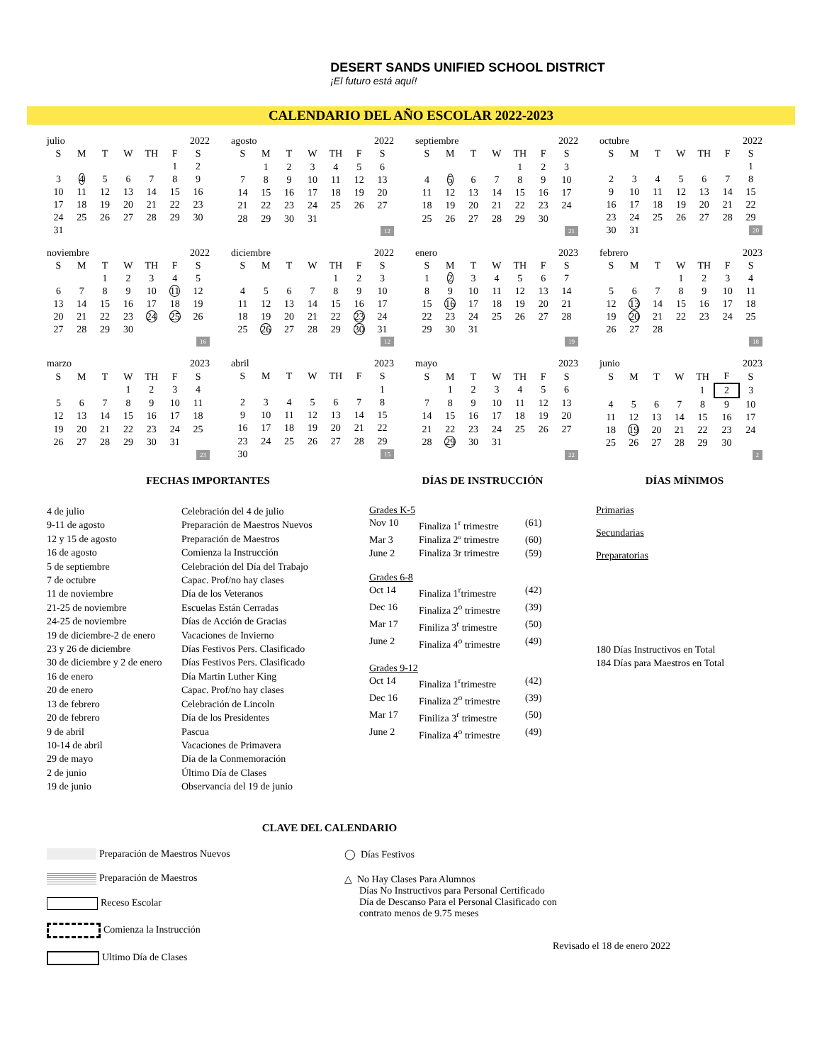DESERT SANDS UNIFIED SCHOOL DISTRICT ¡El futuro está aquí!
CALENDARIO DEL AÑO ESCOLAR 2022-2023
| julio | | | | 2022 | | |
| --- | --- | --- | --- | --- | --- | --- |
| S | M | T | W | TH | F | S |
| | | | | | 1 | 2 |
| 3 | 4 | 5 | 6 | 7 | 8 | 9 |
| 10 | 11 | 12 | 13 | 14 | 15 | 16 |
| 17 | 18 | 19 | 20 | 21 | 22 | 23 |
| 24 | 25 | 26 | 27 | 28 | 29 | 30 |
| 31 | | | | | | |
| agosto | | | | 2022 | | |
| --- | --- | --- | --- | --- | --- | --- |
| S | M | T | W | TH | F | S |
| | 1 | 2 | 3 | 4 | 5 | 6 |
| 7 | 8 | 9 | 10 | 11 | 12 | 13 |
| 14 | 15 | 16 | 17 | 18 | 19 | 20 |
| 21 | 22 | 23 | 24 | 25 | 26 | 27 |
| 28 | 29 | 30 | 31 | | | |
| 12 | | | | | | |
| septiembre | | | | 2022 | | |
| --- | --- | --- | --- | --- | --- | --- |
| S | M | T | W | TH | F | S |
| | | | | 1 | 2 | 3 |
| 4 | 5 | 6 | 7 | 8 | 9 | 10 |
| 11 | 12 | 13 | 14 | 15 | 16 | 17 |
| 18 | 19 | 20 | 21 | 22 | 23 | 24 |
| 25 | 26 | 27 | 28 | 29 | 30 | |
| 21 | | | | | | |
| octubre | | | | 2022 | | |
| --- | --- | --- | --- | --- | --- | --- |
| S | M | T | W | TH | F | S |
| | | | | | | 1 |
| 2 | 3 | 4 | 5 | 6 | 7 | 8 |
| 9 | 10 | 11 | 12 | 13 | 14 | 15 |
| 16 | 17 | 18 | 19 | 20 | 21 | 22 |
| 23 | 24 | 25 | 26 | 27 | 28 | 29 |
| 30 | 31 | 20 | | | | |
| noviembre | | | | 2022 | | |
| --- | --- | --- | --- | --- | --- | --- |
| S | M | T | W | TH | F | S |
| | | 1 | 2 | 3 | 4 | 5 |
| 6 | 7 | 8 | 9 | 10 | 11 | 12 |
| 13 | 14 | 15 | 16 | 17 | 18 | 19 |
| 20 | 21 | 22 | 23 | 24 | 25 | 26 |
| 27 | 28 | 29 | 30 | | | |
| 16 | | | | | | |
| diciembre | | | | 2022 | | |
| --- | --- | --- | --- | --- | --- | --- |
| S | M | T | W | TH | F | S |
| | | | | 1 | 2 | 3 |
| 4 | 5 | 6 | 7 | 8 | 9 | 10 |
| 11 | 12 | 13 | 14 | 15 | 16 | 17 |
| 18 | 19 | 20 | 21 | 22 | 23 | 24 |
| 25 | 26 | 27 | 28 | 29 | 30 | 31 |
| 12 | | | | | | |
| enero | | | | 2023 | | |
| --- | --- | --- | --- | --- | --- | --- |
| S | M | T | W | TH | F | S |
| 1 | 2 | 3 | 4 | 5 | 6 | 7 |
| 8 | 9 | 10 | 11 | 12 | 13 | 14 |
| 15 | 16 | 17 | 18 | 19 | 20 | 21 |
| 22 | 23 | 24 | 25 | 26 | 27 | 28 |
| 29 | 30 | 31 | | | | |
| 19 | | | | | | |
| febrero | | | | 2023 | | |
| --- | --- | --- | --- | --- | --- | --- |
| S | M | T | W | TH | F | S |
| | | | 1 | 2 | 3 | 4 |
| 5 | 6 | 7 | 8 | 9 | 10 | 11 |
| 12 | 13 | 14 | 15 | 16 | 17 | 18 |
| 19 | 20 | 21 | 22 | 23 | 24 | 25 |
| 26 | 27 | 28 | | | | |
| 18 | | | | | | |
| marzo | | | | 2023 | | |
| --- | --- | --- | --- | --- | --- | --- |
| S | M | T | W | TH | F | S |
| | | | 1 | 2 | 3 | 4 |
| 5 | 6 | 7 | 8 | 9 | 10 | 11 |
| 12 | 13 | 14 | 15 | 16 | 17 | 18 |
| 19 | 20 | 21 | 22 | 23 | 24 | 25 |
| 26 | 27 | 28 | 29 | 30 | 31 | |
| 23 | | | | | | |
| abril | | | | 2023 | | |
| --- | --- | --- | --- | --- | --- | --- |
| S | M | T | W | TH | F | S |
| | | | | | | 1 |
| 2 | 3 | 4 | 5 | 6 | 7 | 8 |
| 9 | 10 | 11 | 12 | 13 | 14 | 15 |
| 16 | 17 | 18 | 19 | 20 | 21 | 22 |
| 23 | 24 | 25 | 26 | 27 | 28 | 29 |
| 30 | 15 | | | | | |
| mayo | | | | 2023 | | |
| --- | --- | --- | --- | --- | --- | --- |
| S | M | T | W | TH | F | S |
| | 1 | 2 | 3 | 4 | 5 | 6 |
| 7 | 8 | 9 | 10 | 11 | 12 | 13 |
| 14 | 15 | 16 | 17 | 18 | 19 | 20 |
| 21 | 22 | 23 | 24 | 25 | 26 | 27 |
| 28 | 29 | 30 | 31 | | | |
| 22 | | | | | | |
| junio | | | | 2023 | | |
| --- | --- | --- | --- | --- | --- | --- |
| S | M | T | W | TH | F | S |
| | | | | 1 | 2 | 3 |
| 4 | 5 | 6 | 7 | 8 | 9 | 10 |
| 11 | 12 | 13 | 14 | 15 | 16 | 17 |
| 18 | 19 | 20 | 21 | 22 | 23 | 24 |
| 25 | 26 | 27 | 28 | 29 | 30 | |
| 2 | | | | | | |
FECHAS IMPORTANTES
4 de julio Celebración del 4 de julio 9-11 de agosto Preparación de Maestros Nuevos 12 y 15 de agosto Preparación de Maestros 16 de agosto Comienza la Instrucción 5 de septiembre Celebración del Día del Trabajo 7 de octubre Capac. Prof/no hay clases 11 de noviembre Día de los Veteranos 21-25 de noviembre Escuelas Están Cerradas 24-25 de noviembre Días de Acción de Gracias 19 de diciembre-2 de enero Vacaciones de Invierno 23 y 26 de diciembre Días Festivos Pers. Clasificado 30 de diciembre y 2 de enero Días Festivos Pers. Clasificado 16 de enero Día Martin Luther King 20 de enero Capac. Prof/no hay clases 13 de febrero Celebración de Lincoln 20 de febrero Día de los Presidentes 9 de abril Pascua 10-14 de abril Vacaciones de Primavera 29 de mayo Día de la Conmemoración 2 de junio Último Día de Clases 19 de junio Observancia del 19 de junio
DÍAS DE INSTRUCCIÓN
Grades K-5
Nov 10 Finaliza 1<sup>r</sup> trimestre (61) Mar 3 Finaliza 2º trimestre (60) June 2 Finaliza 3r trimestre (59)
Grades 6-8
Oct 14 Finaliza 1<sup>r</sup>trimestre (42) Dec 16 Finaliza 2<sup>o</sup> trimestre (39) Mar 17 Finiliza 3<sup>r</sup> trimestre (50) June 2 Finaliza 4<sup>o</sup> trimestre (49)
Grades 9-12
Oct 14 Finaliza 1<sup>r</sup>trimestre (42) Dec 16 Finaliza 2<sup>o</sup> trimestre (39) Mar 17 Finiliza 3<sup>r</sup> trimestre (50) June 2 Finaliza 4<sup>o</sup> trimestre (49)
DÍAS MÍNIMOS
Primarias
Secundarias
Preparatorias
180 Días Instructivos en Total
184 Días para Maestros en Total
CLAVE DEL CALENDARIO
Preparación de Maestros Nuevos
Preparación de Maestros
Receso Escolar
Comienza la Instrucción
Ultimo Día de Clases
◯ Días Festivos
△ No Hay Clases Para Alumnos
Días No Instructivos para Personal Certificado
Día de Descanso Para el Personal Clasificado con
contrato menos de 9.75 meses
Revisado el 18 de enero 2022